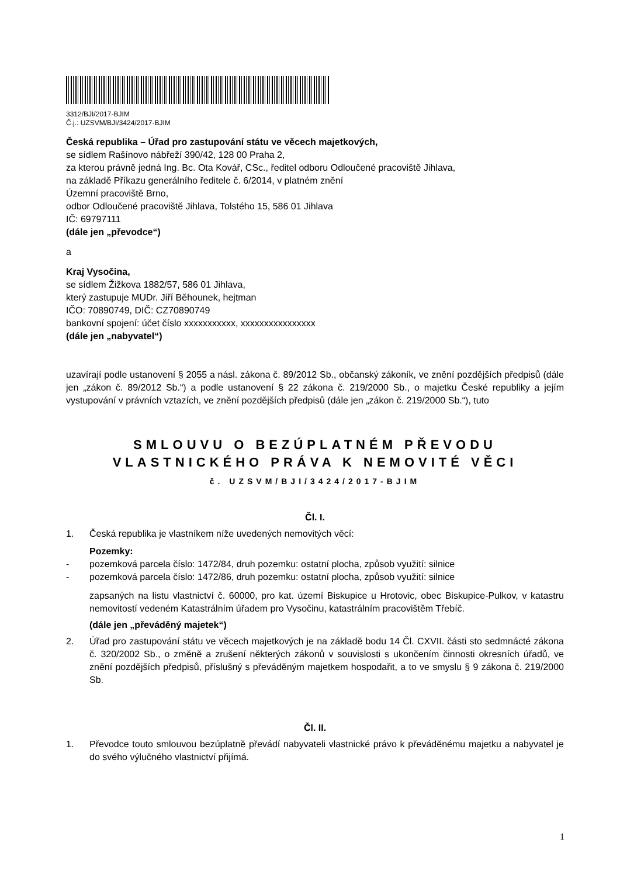3312/BJI/2017-BJIM
Č.j.: UZSVM/BJI/3424/2017-BJIM
Česká republika – Úřad pro zastupování státu ve věcech majetkových,
se sídlem Rašínovo nábřeží 390/42, 128 00 Praha 2,
za kterou právně jedná Ing. Bc. Ota Kovář, CSc., ředitel odboru Odloučené pracoviště Jihlava,
na základě Příkazu generálního ředitele č. 6/2014, v platném znění
Územní pracoviště Brno,
odbor Odloučené pracoviště Jihlava, Tolstého 15, 586 01 Jihlava
IČ: 69797111
(dále jen „převodce“)
a
Kraj Vysočina,
se sídlem Žižkova 1882/57, 586 01 Jihlava,
který zastupuje MUDr. Jiří Běhounek, hejtman
IČO: 70890749, DIČ: CZ70890749
bankovní spojení: účet číslo xxxxxxxxxxx, xxxxxxxxxxxxxxxx
(dále jen „nabyvatel“)
uzavírají podle ustanovení § 2055 a násl. zákona č. 89/2012 Sb., občanský zákoník, ve znění pozdějších předpisů (dále jen „zákon č. 89/2012 Sb.“) a podle ustanovení § 22 zákona č. 219/2000 Sb., o majetku České republiky a jejím vystupování v právních vztazích, ve znění pozdějších předpisů (dále jen „zákon č. 219/2000 Sb.“), tuto
SMLOUVU O BEZÚPLATNÉM PŘEVODU
VLASTNICKÉHO PRÁVA K NEMOVITÉ VĚCI
č. UZSVM/BJI/3424/2017-BJIM
Čl. I.
1. Česká republika je vlastníkem níže uvedených nemovitých věcí:
Pozemky:
- pozemková parcela číslo: 1472/84, druh pozemku: ostatní plocha, způsob využití: silnice
- pozemková parcela číslo: 1472/86, druh pozemku: ostatní plocha, způsob využití: silnice
zapsaných na listu vlastnictví č. 60000, pro kat. území Biskupice u Hrotovic, obec Biskupice-Pulkov, v katastru nemovitostí vedeném Katastrálním úřadem pro Vysočinu, katastrálním pracovištěm Třebíč.
(dále jen „převáděný majetek“)
2. Úřad pro zastupování státu ve věcech majetkových je na základě bodu 14 Čl. CXVII. části sto sedmnácté zákona č. 320/2002 Sb., o změně a zrušení některých zákonů v souvislosti s ukončením činnosti okresních úřadů, ve znění pozdějších předpisů, příslušný s převáděným majetkem hospodařit, a to ve smyslu § 9 zákona č. 219/2000 Sb.
Čl. II.
1. Převodce touto smlouvou bezúplatně převádí nabyvateli vlastnické právo k převáděnému majetku a nabyvatel je do svého výlučného vlastnictví přijímá.
1